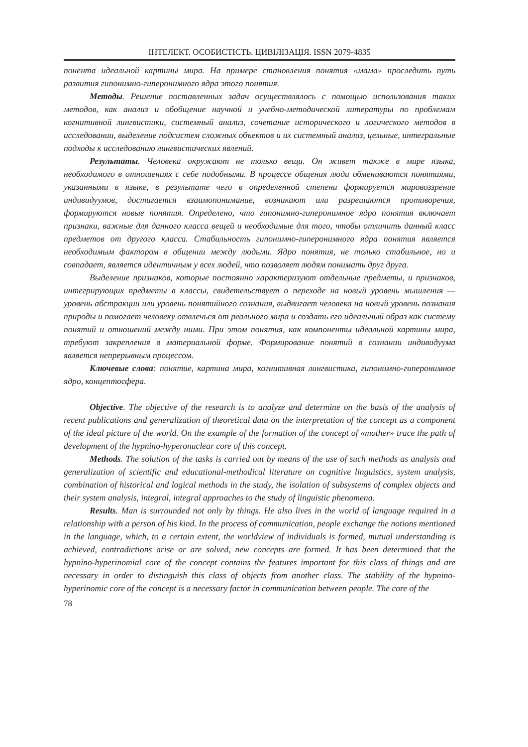ІНТЕЛЕКТ. ОСОБИСТІСТЬ. ЦИВІЛІЗАЦІЯ. ISSN 2079-4835
понента идеальной картины мира. На примере становления понятия «мама» проследить путь развития гипонимно-гиперонимного ядра этого понятия.
Методы. Решение поставленных задач осуществлялось с помощью использования таких методов, как анализ и обобщение научной и учебно-методической литературы по проблемам когнитивной лингвистики, системный анализ, сочетание исторического и логического методов в исследовании, выделение подсистем сложных объектов и их системный анализ, цельные, интегральные подходы к исследованию лингвистических явлений.
Результаты. Человека окружают не только вещи. Он живет также в мире языка, необходимого в отношениях с себе подобными. В процессе общения люди обмениваются понятиями, указанными в языке, в результате чего в определенной степени формируется мировоззрение индивидуумов, достигается взаимопонимание, возникают или разрешаются противоречия, формируются новые понятия. Определено, что гипонимно-гиперонимное ядро понятия включает признаки, важные для данного класса вещей и необходимые для того, чтобы отличить данный класс предметов от другого класса. Стабильность гипонимно-гиперонимного ядра понятия является необходимым фактором в общении между людьми. Ядро понятия, не только стабильное, но и совпадает, является идентичным у всех людей, что позволяет людям понимать друг друга.
Выделение признаков, которые постоянно характеризуют отдельные предметы, и признаков, интегрирующих предметы в классы, свидетельствует о переходе на новый уровень мышления — уровень абстракции или уровень понятийного сознания, выдвигает человека на новый уровень познания природы и помогает человеку отвлечься от реального мира и создать его идеальный образ как систему понятий и отношений между ними. При этом понятия, как компоненты идеальной картины мира, требуют закрепления в материальной форме. Формирование понятий в сознании индивидуума является непрерывным процессом.
Ключевые слова: понятие, картина мира, когнитивная лингвистика, гипонимно-гиперонимное ядро, концептосфера.
Objective. The objective of the research is to analyze and determine on the basis of the analysis of recent publications and generalization of theoretical data on the interpretation of the concept as a component of the ideal picture of the world. On the example of the formation of the concept of «mother» trace the path of development of the hypnino-hyperonuclear core of this concept.
Methods. The solution of the tasks is carried out by means of the use of such methods as analysis and generalization of scientific and educational-methodical literature on cognitive linguistics, system analysis, combination of historical and logical methods in the study, the isolation of subsystems of complex objects and their system analysis, integral, integral approaches to the study of linguistic phenomena.
Results. Man is surrounded not only by things. He also lives in the world of language required in a relationship with a person of his kind. In the process of communication, people exchange the notions mentioned in the language, which, to a certain extent, the worldview of individuals is formed, mutual understanding is achieved, contradictions arise or are solved, new concepts are formed. It has been determined that the hypnino-hyperinomial core of the concept contains the features important for this class of things and are necessary in order to distinguish this class of objects from another class. The stability of the hypnino-hyperinomic core of the concept is a necessary factor in communication between people. The core of the
78